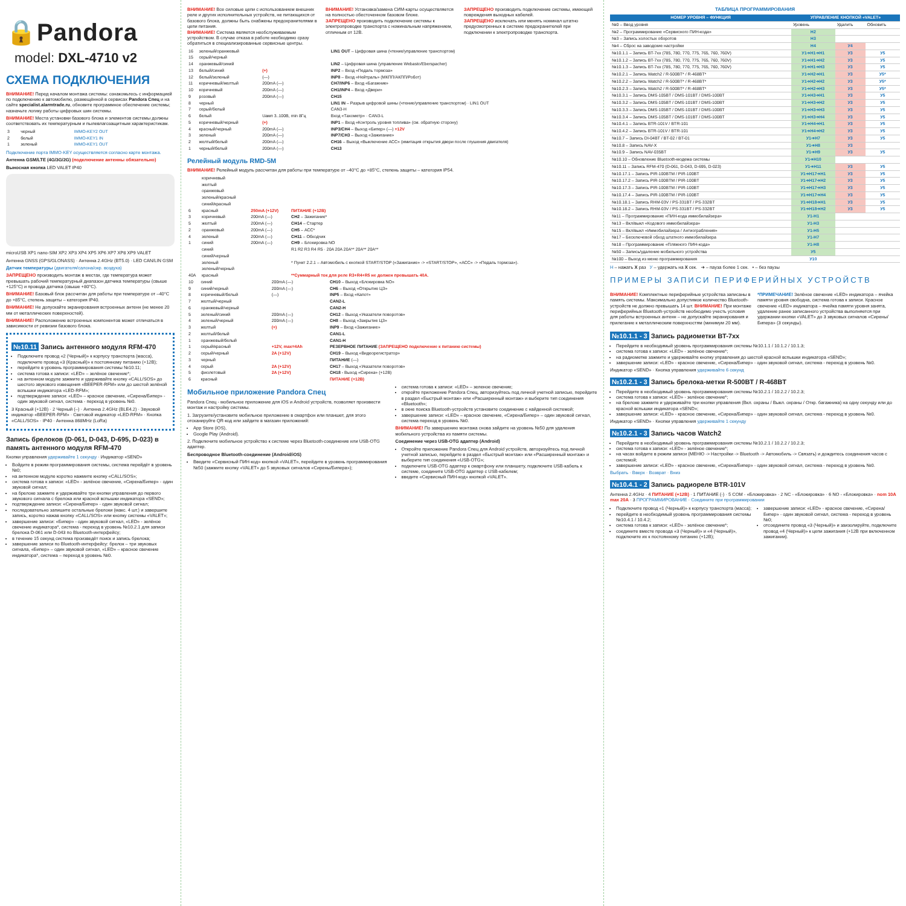🔒Pandora
model: DXL-4710 v2
СХЕМА ПОДКЛЮЧЕНИЯ
ВНИМАНИЕ! Перед началом монтажа системы: ознакомьтесь с информацией по подключению к автомобилю, размещённой в сервисах Pandora Спец и на сайте specialist.alarmtrade.ru, обновите программное обеспечение системы; назначьте логику работы цифровых шин системы.
ВНИМАНИЕ! Места установки базового блока и элементов системы должны соответствовать их температурным и пылевлагозащитным характеристикам.
| 3 | черный | IMMO-KEY2 OUT |
| 2 | белый | IMMO-KEY1 IN |
| 1 | зеленый | IMMO-KEY1 OUT |
Подключение порта IMMO-KEY осуществляется согласно карте монтажа.
Антенна GSM/LTE (4G/3G/2G) (подключение антенны обязательно)
Выносная кнопка LED VALET IP40
microUSB XP1 nano-SIM XP2 XP3 XP4 XP5 XP6 XP7 XP8 XP9 VALET
Антенна GNSS (GPS/GLONASS) · Антенна 2.4GHz (BT5.0) · LED CAN/LIN GSM
Датчик температуры (двигателя/салона/окр. воздуха)
ЗАПРЕЩЕНО производить монтаж в местах, где температура может превышать рабочий температурный диапазон датчика температуры (свыше +125°С) и провода датчика (свыше +80°С).
ВНИМАНИЕ! Базовый блок рассчитан для работы при температуре от –40°С до +85°С, степень защиты – категория IP40.
ВНИМАНИЕ! Не допускайте экранирования встроенных антенн (не менее 20 мм от металлических поверхностей).
ВНИМАНИЕ! Расположение встроенных компонентов может отличаться в зависимости от ревизии базового блока.
№10.11 Запись антенного модуля RFM-470
Подключите провод «2 (Черный)» к корпусу транспорта (масса), подключите провод «3 (Красный)» к постоянному питанию (+12В);
перейдите в уровень программирования системы №10.11;
система готова к записи: «LED» – зелёное свечение*;
на антенном модуле зажмите и удерживайте кнопку «CALL/SOS» до шестого звукового извещения «BEEPER-RFM» или до шестой зелёной вспышки индикатора «LED-RFM»;
подтверждение записи: «LED» – красное свечение, «Сирена/Бипер» - один звуковой сигнал, система - переход в уровень №0.
3 Красный (+12В) · 2 Черный (–) · Антенна 2.4GHz (BLE4.2) · Звуковой индикатор «BEEPER-RFM» · Световой индикатор «LED-RFM» · Кнопка «CALL/SOS» · IP40 · Антенна 868MHz (LoRa)
Запись брелоков (D-061, D-043, D-695, D-023) в память антенного модуля RFM-470
Кнопки управления удерживайте 1 секунду · Индикатор «SEND»
Войдите в режим программирования системы, система перейдёт в уровень №0;
на антенном модуле коротко нажмите кнопку «CALL/SOS»;
система готова к записи: «LED» - зелёное свечение, «Сирена/Бипер» - один звуковой сигнал;
на брелоке зажмите и удерживайте три кнопки управления до первого звукового сигнала с брелока или красной вспышки индикатора «SEND»;
подтверждение записи: «Сирена/Бипер» - один звуковой сигнал;
последовательно запишите остальные брелоки (макс. 4 шт.) и завершите запись, коротко нажав кнопку «CALL/SOS» или кнопку системы «VALET»;
завершение записи: «Бипер» - один звуковой сигнал, «LED» - зелёное свечение индикатора*, система - переход в уровень №10.2.1 для записи брелока D-061 или D-043 по Bluetooth-интерфейсу;
в течение 15 секунд система произведёт поиск и запись брелока;
завершение записи по Bluetooth-интерфейсу: брелок – три звуковых сигнала, «Бипер» – один звуковой сигнал, «LED» – красное свечение индикатора*, система – переход в уровень №0.
ВНИМАНИЕ! Все силовые цепи с использованием внешних реле и других исполнительных устройств, не питающихся от базового блока, должны быть снабжены предохранителями в цепи питания.
ВНИМАНИЕ! Система является необслуживаемым устройством. В случае отказа в работе необходимо сразу обратиться в специализированные сервисные центры.
ВНИМАНИЕ! Установка/замена СИМ-карты осуществляется на полностью обесточенном базовом блоке.
ЗАПРЕЩЕНО производить подключение системы к электропроводке транспорта с номинальным напряжением, отличным от 12В.
ЗАПРЕЩЕНО производить подключение системы, имеющей повреждения выходных кабелей.
ЗАПРЕЩЕНО исключать или менять номинал штатно предусмотренных в системе предохранителей при подключении к электропроводке транспорта.
| 16 | зеленый/оранжевый | | LIN1 OUT – Цифровая шина (чтение/управление транспортом) |
| 15 | серый/черный | | |
| 14 | оранжевый/синий | | LIN2 – Цифровая шина (управление Webasto/Eberspacher) |
| 13 | белый/синий | (+) | INP2 – Вход «Педаль тормоза» |
| 12 | белый/зеленый | (—) | INP8 – Вход «Нейтраль» (МКПП/АКПП/Робот) |
| 11 | коричневый/желтый | 200mA (—) | CH7/INP6 – Вход «Багажник» |
| 10 | коричневый | 200mA (—) | CH1/INP4 – Вход «Двери» |
| 9 | розовый | 200mA (—) | CH15 |
| 8 | черный | | LIN1 IN – Разрыв цифровой шины (чтение/управление транспортом) · LIN1 OUT |
| 7 | серый/белый | | CAN3-H |
| 6 | белый | Uамп 3..100В, min 8Гц | Вход «Тахометр» · CAN3-L |
| 5 | коричневый/черный | (+) | INP1 – Вход «Контроль уровня топлива» (см. обратную сторону) |
| 4 | красный/черный | 200mA (—) | INP3/CH4 – Выход «Бипер» (—) +12V |
| 3 | зеленый | 200mA (—) | INP7/CH3 – Выход «Зажигание» |
| 2 | желтый/белый | 200mA (—) | CH16 – Выход «Выключение АСС» (имитация открытия двери после глушения двигателя) |
| 1 | черный/белый | 200mA (—) | CH13 |
Релейный модуль RMD-5M
ВНИМАНИЕ! Релейный модуль рассчитан для работы при температуре от –40°С до +85°С, степень защиты – категория IP54.
| | коричневый | | |
| | желтый | | |
| | оранжевый | | |
| | зеленый/красный | | |
| | синий/красный | | |
| 6 | красный | 250mA (+12V) | ПИТАНИЕ (+12В) |
| 3 | коричневый | 200mA (—) | CH2 – Зажигание* |
| 5 | желтый | 200mA (—) | CH14 – Стартер |
| 2 | оранжевый | 200mA (—) | CH5 – АСС* |
| 4 | зеленый | 200mA (—) | CH11 – Обходчик |
| 1 | синий | 200mA (—) | CH9 – Блокировка NO |
| | синий | | R1 R2 R3 R4 R5 · 20A 20A 20A** 20A** 20A** |
| | синий/черный | | |
| | зеленый | | * Пункт 2.2.1 – Автомобиль с кнопкой START/STOP («Зажигание» -> «START/STOP», «АСС» -> «Педаль тормоза»). |
| | зеленый/черный | | |
| 40A | красный | | **Суммарный ток для реле R3+R4+R5 не должен превышать 40А. |
| 10 | синий | 200mA (—) | CH10 – Выход «Блокировка NO» |
| 9 | синий/черный | 200mA (—) | CH6 – Выход «Открытие ЦЗ» |
| 8 | коричневый/белый | (—) | INP5 – Вход «Капот» |
| 7 | желтый/черный | | CAN2-L |
| 6 | оранжевый/черный | | CAN2-H |
| 5 | зеленый/синий | 200mA (—) | CH12 – Выход «Указатели поворотов» |
| 4 | зеленый/черный | 200mA (—) | CH8 – Выход «Закрытие ЦЗ» |
| 3 | желтый | (+) | INP9 – Вход «Зажигание» |
| 2 | желтый/белый | | CAN1-L |
| 1 | оранжевый/белый | | CAN1-H |
| 1 | серый/красный | +12V, max=4Ah | РЕЗЕРВНОЕ ПИТАНИЕ (ЗАПРЕЩЕНО подключение к питанию системы) |
| 2 | серый/черный | 2A (+12V) | CH19 – Выход «Видеорегистратор» |
| 3 | черный | | ПИТАНИЕ (—) |
| 4 | серый | 2A (+12V) | CH17 – Выход «Указатели поворотов» |
| 5 | фиолетовый | 2A (+12V) | CH18 - Выход «Сирена» (+12В) |
| 6 | красный | | ПИТАНИЕ (+12В) |
Мобильное приложение Pandora Спец
Pandora Спец - мобильное приложение для iOS и Android устройств, позволяет произвести монтаж и настройку системы.
1. Загрузите/установите мобильное приложение в смартфон или планшет, для этого отсканируйте QR-код или зайдите в магазин приложений:
App Store (iOS),
Google Play (Android).
2. Подключите мобильное устройство к системе через Bluetooth-соединение или USB-OTG адаптер.
Беспроводное Bluetooth-соединение (Android/iOS)
Введите «Сервисный ПИН-код» кнопкой «VALET», перейдите в уровень программирования №50 (зажмите кнопку «VALET» до 5 звуковых сигналов «Сирены/Бипера»);
система готова к записи: «LED» – зеленое свечение;
откройте приложение Pandora Спец, авторизуйтесь под личной учетной записью, перейдите в раздел «Быстрый монтаж» или «Расширенный монтаж» и выберите тип соединения «Bluetooth»;
в окне поиска Bluetooth-устройств установите соединение с найденной системой;
завершение записи: «LED» – красное свечение, «Сирена/Бипер» – один звуковой сигнал, система переход в уровень №0.
ВНИМАНИЕ! По завершению монтажа снова зайдите на уровень №50 для удаления мобильного устройства из памяти системы.
Соединение через USB-OTG адаптер (Android)
Откройте приложение Pandora Спец для Android устройств, авторизуйтесь под личной учетной записью, перейдите в раздел «Быстрый монтаж» или «Расширенный монтаж» и выберите тип соединения «USB-OTG»;
подключите USB-OTG адаптер к смартфону или планшету, подключите USB-кабель к системе, соедините USB-OTG адаптер с USB-кабелем;
введите «Сервисный ПИН-код» кнопкой «VALET».
ТАБЛИЦА ПРОГРАММИРОВАНИЯ
| НОМЕР УРОВНЯ – ФУНКЦИЯ | УПРАВЛЕНИЕ КНОПКОЙ «VALET» | | |
| --- | --- | --- | --- |
| №0 – Ввод уровня | Уровень | Удалить | Обновить |
| №2 – Программирование «Сервисного ПИН-кода» | Н2 | | |
| №3 – Запись холостых оборотов | Н3 | | |
| №4 – Сброс на заводские настройки | Н4 | У4 | |
| №10.1.1 – Запись BT-7xx (785, 780, 770, 775, 765, 760, 760V) | У1➔Н1➔Н1 | У3 | У5 |
| №10.1.2 – Запись BT-7xx (785, 780, 770, 775, 765, 760, 760V) | У1➔Н1➔Н2 | У3 | У5 |
| №10.1.3 – Запись BT-7xx (785, 780, 770, 775, 765, 760, 760V) | У1➔Н1➔Н3 | У3 | У5 |
| №10.2.1 – Запись Watch2 / R-500BT* / R-468BT* | У1➔Н2➔Н1 | У3 | У5* |
| №10.2.2 – Запись Watch2 / R-500BT* / R-468BT* | У1➔Н2➔Н2 | У3 | У5* |
| №10.2.3 – Запись Watch2 / R-500BT* / R-468BT* | У1➔Н2➔Н3 | У3 | У5* |
| №10.3.1 – Запись DMS-105BT / DMS-101BT / DMS-100BT | У1➔Н3➔Н1 | У3 | У5 |
| №10.3.2 – Запись DMS-105BT / DMS-101BT / DMS-100BT | У1➔Н3➔Н2 | У3 | У5 |
| №10.3.3 – Запись DMS-105BT / DMS-101BT / DMS-100BT | У1➔Н3➔Н3 | У3 | У5 |
| №10.3.4 – Запись DMS-105BT / DMS-101BT / DMS-100BT | У1➔Н3➔Н4 | У3 | У5 |
| №10.4.1 – Запись BTR-101V / BTR-101 | У1➔Н4➔Н1 | У3 | У5 |
| №10.4.2 – Запись BTR-101V / BTR-101 | У1➔Н4➔Н2 | У3 | У5 |
| №10.7 – Запись DI-04BT / BT-02 / BT-01 | У1➔Н7 | У3 | У5 |
| №10.8 – Запись NAV-X | У1➔Н8 | У3 | |
| №10.9 – Запись NAV-035BT | У1➔Н9 | У3 | У5 |
| №10.10 – Обновление Bluetooth-модема системы | У1➔Н10 | | |
| №10.11 – Запись RFM-470 (D-061, D-043, D-695, D-023) | У1➔Н11 | У3 | У5 |
| №10.17.1 – Запись PIR-100BTM / PIR-100BT | У1➔Н17➔Н1 | У3 | У5 |
| №10.17.2 – Запись PIR-100BTM / PIR-100BT | У1➔Н17➔Н2 | У3 | У5 |
| №10.17.3 – Запись PIR-100BTM / PIR-100BT | У1➔Н17➔Н3 | У3 | У5 |
| №10.17.4 – Запись PIR-100BTM / PIR-100BT | У1➔Н17➔Н4 | У3 | У5 |
| №10.18.1 – Запись RHM-03V / PS-331BT / PS-332BT | У1➔Н18➔Н1 | У3 | У5 |
| №10.18.2 – Запись RHM-03V / PS-331BT / PS-332BT | У1➔Н18➔Н2 | У3 | У5 |
| №11 – Программирование «ПИН-кода иммобилайзера» | У1-Н1 | | |
| №13 – Вкл/выкл «Кодового иммобилайзера» | У1-Н3 | | |
| №15 – Вкл/выкл «Иммобилайзера / Антиограбления» | У1-Н5 | | |
| №17 – Бесключевой обход штатного иммобилайзера | У1-Н7 | | |
| №18 – Программирование «Пляжного ПИН-кода» | У1-Н8 | | |
| №50 – Запись/удаление мобильного устройства | У5 | | |
| №100 – Выход из меню программирования | У10 | | |
Н – нажать Х раз У – удержать на Х сек. ➔ – пауза более 1 сек. • – без паузы
ПРИМЕРЫ ЗАПИСИ ПЕРИФЕРИЙНЫХ УСТРОЙСТВ
ВНИМАНИЕ! Комплектные периферийные устройства записаны в память системы. Максимально допустимое количество Bluetooth-устройств не должно превышать 14 шт. ВНИМАНИЕ! При монтаже периферийных Bluetooth-устройств необходимо учесть условия для работы встроенных антенн – не допускайте экранирования и прилегание к металлическим поверхностям (минимум 20 мм).
*ПРИМЕЧАНИЕ! Зелёное свечение «LED» индикатора – ячейка памяти уровня свободна, система готова к записи. Красное свечение «LED» индикатора – ячейка памяти уровня занята, удаление ранее записанного устройства выполняется при удержании кнопки «VALET» до 3 звуковых сигналов «Сирены/Бипера» (3 секунды).
№10.1.1 - 3 Запись радиометки BT-7xx
Перейдите в необходимый уровень программирования системы №10.1.1 / 10.1.2 / 10.1.3;
система готова к записи: «LED» - зелёное свечение*;
на радиометке зажмите и удерживайте кнопку управления до шестой красной вспышки индикатора «SEND»;
завершение записи: «LED» - красное свечение, «Сирена/Бипер» - один звуковой сигнал, система - переход в уровень №0.
Индикатор «SEND» · Кнопка управления удерживайте 6 секунд
№10.2.1 - 3 Запись брелока-метки R-500BT / R-468BT
Перейдите в необходимый уровень программирования системы №10.2.1 / 10.2.2 / 10.2.3;
система готова к записи: «LED» - зелёное свечение*;
на брелоке зажмите и удерживайте три кнопки управления (Вкл. охраны / Выкл. охраны / Откр. багажника) на одну секунду или до красной вспышки индикатора «SEND»;
завершение записи: «LED» - красное свечение, «Сирена/Бипер» - один звуковой сигнал, система - переход в уровень №0.
Индикатор «SEND» · Кнопки управления удерживайте 1 секунду
№10.2.1 - 3 Запись часов Watch2
Перейдите в необходимый уровень программирования системы №10.2.1 / 10.2.2 / 10.2.3;
система готова к записи: «LED» - зелёное свечение*;
на часах войдите в режим записи (МЕНЮ -> Настройки -> Bluetooth -> Автомобиль -> Связать) и дождитесь соединения часов с системой;
завершение записи: «LED» - красное свечение, «Сирена/Бипер» - один звуковой сигнал, система - переход в уровень №0.
Выбрать · Вверх · Возврат · Вниз
№10.4.1 - 2 Запись радиореле BTR-101V
Антенна 2.4GHz · 4 ПИТАНИЕ (+12В) · 1 ПИТАНИЕ (-) · 5 COM - «Блокировка» · 2 NC - «Блокировка» · 6 NO - «Блокировка» · nom 10A max 20A · 3 ПРОГРАММИРОВАНИЕ · Соедините при программировании
Подключите провод «1 (Черный)» к корпусу транспорта (масса);
перейдите в необходимый уровень программирования системы №10.4.1 / 10.4.2;
система готова к записи: «LED» - зелёное свечение*;
соедините вместе провода «3 (Черный)» и «4 (Черный)», подключите их к постоянному питанию (+12В);
завершение записи: «LED» - красное свечение, «Сирена/Бипер» - один звуковой сигнал, система - переход в уровень №0;
отсоедините провод «3 (Черный)» и заизолируйте, подключите провод «4 (Черный)» к цепи зажигания (+12В при включенном зажигании).